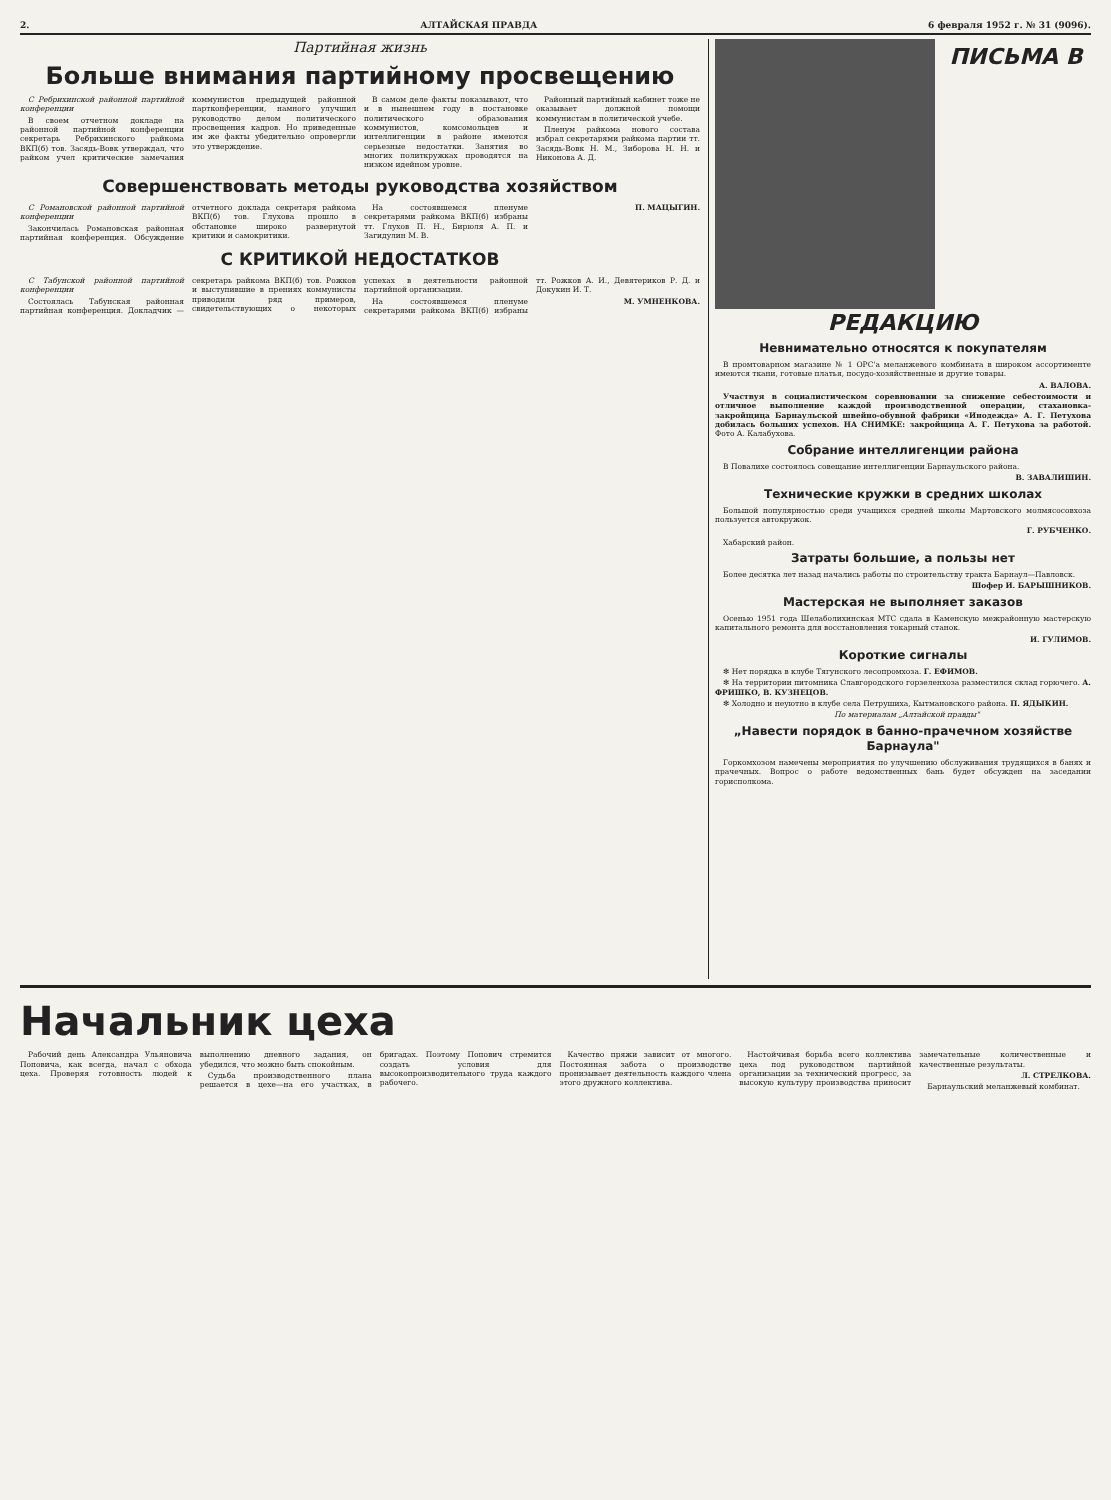2. АЛТАЙСКАЯ ПРАВДА 6 февраля 1952 г. № 31 (9096).
Партийная жизнь
Больше внимания партийному просвещению
С Ребрихинской районной партийной конференции
В своем отчетном докладе на районной партийной конференции секретарь Ребрихинского райкома ВКП(б) тов. Засядь-Вовк утверждал, что райком учел критические замечания коммунистов предыдущей районной партконференции, намного улучшил руководство делом политического просвещения кадров. Но приведенные им же факты убедительно опровергли это утверждение.
В самом деле факты показывают, что и в нынешнем году в постановке политического образования коммунистов, комсомольцев и интеллигенции в районе имеются серьезные недостатки. Занятия во многих политкружках проводятся на низком идейном уровне.
Районный партийный кабинет тоже не оказывает должной помощи коммунистам в политической учебе.
Пленум райкома нового состава избрал секретарями райкома партии тт. Засядь-Вовк Н. М., Зиборова Н. Н. и Никонова А. Д.
Совершенствовать методы руководства хозяйством
С Романовской районной партийной конференции
Закончилась Романовская районная партийная конференция. Обсуждение отчетного доклада секретаря райкома ВКП(б) тов. Глухова прошло в обстановке широко развернутой критики и самокритики.
На состоявшемся пленуме секретарями райкома ВКП(б) избраны тт. Глухов П. Н., Бирюля А. П. и Загидулин М. В.
П. МАЦЫГИН.
С КРИТИКОЙ НЕДОСТАТКОВ
С Табунской районной партийной конференции
Состоялась Табунская районная партийная конференция. Докладчик — секретарь райкома ВКП(б) тов. Рожков и выступившие в прениях коммунисты приводили ряд примеров, свидетельствующих о некоторых успехах в деятельности районной партийной организации.
На состоявшемся пленуме секретарями райкома ВКП(б) избраны тт. Рожков А. И., Девятериков Р. Д. и Докукин И. Т.
М. УМНЕНКОВА.
ПИСЬМА В РЕДАКЦИЮ
Невнимательно относятся к покупателям
В промтоварном магазине № 1 ОРС'а меланжевого комбината в широком ассортименте имеются ткани, готовые платья, посудо-хозяйственные и другие товары.
А. ВАЛОВА.
Участвуя в социалистическом соревновании за снижение себестоимости и отличное выполнение каждой производственной операции, стахановка-закройщица Барнаульской швейно-обувной фабрики «Инодежда» А. Г. Петухова добилась больших успехов. НА СНИМКЕ: закройщица А. Г. Петухова за работой. Фото А. Калабухова.
Собрание интеллигенции района
В Повалихе состоялось совещание интеллигенции Барнаульского района.
В. ЗАВАЛИШИН.
Технические кружки в средних школах
Большой популярностью среди учащихся средней школы Мартовского молмясосовхоза пользуется автокружок.
Г. РУБЧЕНКО.
Хабарский район.
Затраты большие, а пользы нет
Более десятка лет назад начались работы по строительству тракта Барнаул—Павловск.
Шофер И. БАРЫШНИКОВ.
Мастерская не выполняет заказов
Осенью 1951 года Шелаболихинская МТС сдала в Каменскую межрайонную мастерскую капитального ремонта для восстановления токарный станок.
И. ГУЛИМОВ.
Короткие сигналы
✻ Нет порядка в клубе Тягунского лесопромхоза. Г. ЕФИМОВ.
✻ На территории питомника Славгородского горзеленхоза разместился склад горючего. А. ФРИШКО, В. КУЗНЕЦОВ.
✻ Холодно и неуютно в клубе села Петрушиха, Кытмановского района. П. ЯДЫКИН.
По материалам „Алтайской правды"
„Навести порядок в банно-прачечном хозяйстве Барнаула"
Горкомхозом намечены мероприятия по улучшению обслуживания трудящихся в банях и прачечных. Вопрос о работе ведомственных бань будет обсужден на заседании горисполкома.
Начальник цеха
Рабочий день Александра Ульяновича Поповича, как всегда, начал с обхода цеха. Проверяя готовность людей к выполнению дневного задания, он убедился, что можно быть спокойным.
Судьба производственного плана решается в цехе—на его участках, в бригадах. Поэтому Попович стремится создать условия для высокопроизводительного труда каждого рабочего.
Качество пряжи зависит от многого. Постоянная забота о производстве пронизывает деятельность каждого члена этого дружного коллектива.
Настойчивая борьба всего коллектива цеха под руководством партийной организации за технический прогресс, за высокую культуру производства приносит замечательные количественные и качественные результаты.
Л. СТРЕЛКОВА.
Барнаульский меланжевый комбинат.